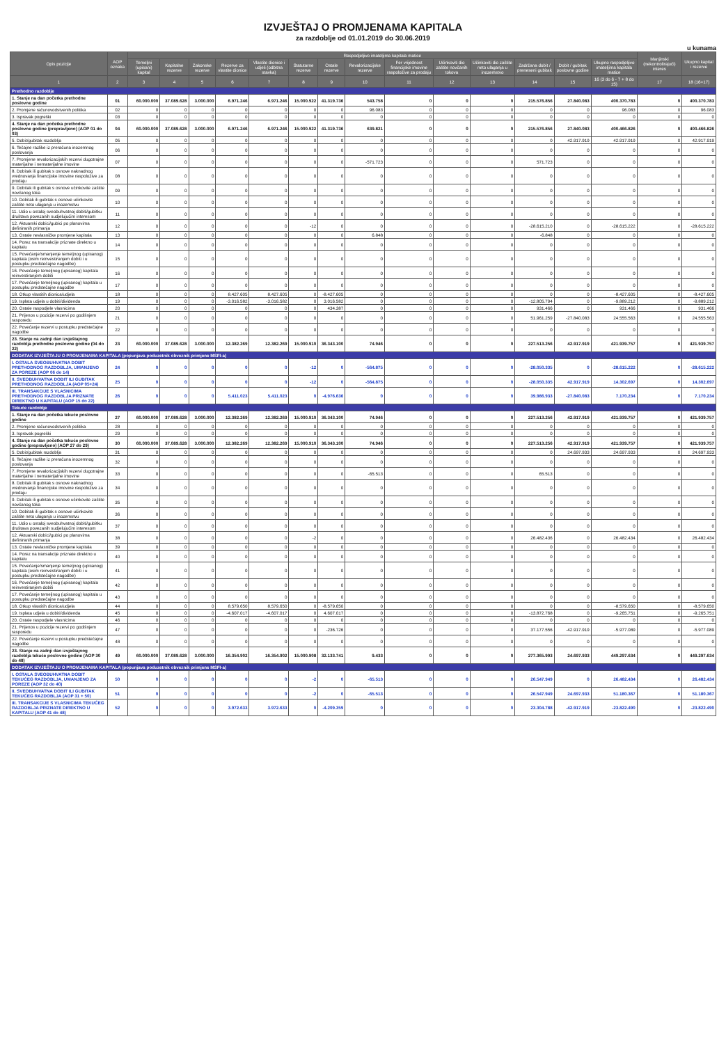IZVJEŠTAJ O PROMJENAMA KAPITALA
za razdoblje od 01.01.2019 do 30.06.2019
u kunama
| Opis pozicije | AOP oznaka | Raspodjeljivo imateljima kapitala matice | | | | | | | | | | | | | | Manjinski (nekontrolirajući) interes | Ukupno kapital i rezerve |
| --- | --- | --- | --- | --- | --- | --- | --- | --- | --- | --- | --- | --- | --- | --- | --- | --- | --- |
| | | Temeljni (upisani) kapital | Kapitalne rezerve | Zakonske rezerve | Rezerve za vlastite dionice | Vlastite dionice i udjeli (odbitna stavka) | Statutarne rezerve | Ostale rezerve | Revalorizacijske rezerve | Fer vrijednost financijske imovine raspoložive za prodaju | Učinkoviti dio zaštite novčanih tokova | Učinkoviti dio zaštite neto ulaganja u inozemstvo | Zadržana dobit / preneseni gubitak | Dobit / gubitak poslovne godine | Ukupno raspodjeljivo imateljima kapitala matice | | |
| 1 | 2 | 3 | 4 | 5 | 6 | 7 | 8 | 9 | 10 | 11 | 12 | 13 | 14 | 15 | 16 (3 do 6 - 7 + 8 do 15) | 17 | 18 (16+17) |
| Prethodno razdoblje | | | | | | | | | | | | | | | | | |
| 1. Stanje na dan početka prethodne poslovne godine | 01 | 60.000.000 | 37.089.628 | 3.000.000 | 6.971.246 | 6.971.246 | 15.000.922 | 41.319.736 | 543.758 | 0 | 0 | 0 | 215.576.856 | 27.840.083 | 400.370.783 | 0 | 400.370.783 |
| 2. Promjene računovodstvenih politika | 02 | 0 | 0 | 0 | 0 | 0 | 0 | 0 | 96.083 | 0 | 0 | 0 | 0 | 0 | 96.083 | 0 | 96.083 |
| 3. Ispravak pogreški | 03 | 0 | 0 | 0 | 0 | 0 | 0 | 0 | 0 | 0 | 0 | 0 | 0 | 0 | 0 | 0 | 0 |
| 4. Stanje na dan početka prethodne poslovne godine (prepravljeno) (AOP 01 do 03) | 04 | 60.000.000 | 37.089.628 | 3.000.000 | 6.971.246 | 6.971.246 | 15.000.922 | 41.319.736 | 639.821 | 0 | 0 | 0 | 215.576.856 | 27.840.083 | 400.466.826 | 0 | 400.466.826 |
| 5. Dobit/gubitak razdoblja | 05 | 0 | 0 | 0 | 0 | 0 | 0 | 0 | 0 | 0 | 0 | 0 | 0 | 42.917.919 | 42.917.919 | 0 | 42.917.919 |
| 6. Tečajne razlike iz preračuna inozemnog poslovanja | 06 | 0 | 0 | 0 | 0 | 0 | 0 | 0 | 0 | 0 | 0 | 0 | 0 | 0 | 0 | 0 | 0 |
| 7. Promjene revalorizacijskih rezervi dugotrajne materijalne i nematerijalne imovine | 07 | 0 | 0 | 0 | 0 | 0 | 0 | 0 | -571.723 | 0 | 0 | 0 | 571.723 | 0 | 0 | 0 | 0 |
| 8. Dobitak ili gubitak s osnove naknadnog vrednovanja financijske imovine raspoložive za prodaju | 08 | 0 | 0 | 0 | 0 | 0 | 0 | 0 | 0 | 0 | 0 | 0 | 0 | 0 | 0 | 0 | 0 |
| 9. Dobitak ili gubitak s osnove učinkovite zaštite novčanog toka | 09 | 0 | 0 | 0 | 0 | 0 | 0 | 0 | 0 | 0 | 0 | 0 | 0 | 0 | 0 | 0 | 0 |
| 10. Dobitak ili gubitak s osnove učinkovite zaštite neto ulaganja u inozemstvu | 10 | 0 | 0 | 0 | 0 | 0 | 0 | 0 | 0 | 0 | 0 | 0 | 0 | 0 | 0 | 0 | 0 |
| 11. Udio u ostaloj sveobuhvatnoj dobiti/gubitku društava povezanih sudjelujućim interesom | 11 | 0 | 0 | 0 | 0 | 0 | 0 | 0 | 0 | 0 | 0 | 0 | 0 | 0 | 0 | 0 | 0 |
| 12. Aktuarski dobici/gubici po planovima definiranih primanja | 12 | 0 | 0 | 0 | 0 | 0 | -12 | 0 | 0 | 0 | 0 | 0 | -28.615.210 | 0 | -28.615.222 | 0 | -28.615.222 |
| 13. Ostale nevlasničke promjene kapitala | 13 | 0 | 0 | 0 | 0 | 0 | 0 | 0 | 6.848 | 0 | 0 | 0 | -6.848 | 0 | 0 | 0 | 0 |
| 14. Porez na transakcije priznate direktno u kapitalu | 14 | 0 | 0 | 0 | 0 | 0 | 0 | 0 | 0 | 0 | 0 | 0 | 0 | 0 | 0 | 0 | 0 |
| 15. Povećanje/smanjenje temeljnog (upisanog) kapitala (osim reinvestiranjem dobiti i u postupku predstečajne nagodbe) | 15 | 0 | 0 | 0 | 0 | 0 | 0 | 0 | 0 | 0 | 0 | 0 | 0 | 0 | 0 | 0 | 0 |
| 16. Povećanje temeljnog (upisanog) kapitala reinvestiranjem dobiti | 16 | 0 | 0 | 0 | 0 | 0 | 0 | 0 | 0 | 0 | 0 | 0 | 0 | 0 | 0 | 0 | 0 |
| 17. Povećanje temeljnog (upisanog) kapitala u postupku predstečajne nagodbe | 17 | 0 | 0 | 0 | 0 | 0 | 0 | 0 | 0 | 0 | 0 | 0 | 0 | 0 | 0 | 0 | 0 |
| 18. Otkup vlastitih dionica/udjela | 18 | 0 | 0 | 0 | 8.427.605 | 8.427.605 | 0 | -8.427.605 | 0 | 0 | 0 | 0 | 0 | 0 | -8.427.605 | 0 | -8.427.605 |
| 19. Isplata udjela u dobiti/dividenda | 19 | 0 | 0 | 0 | -3.016.582 | -3.016.582 | 0 | 3.016.582 | 0 | 0 | 0 | 0 | -12.805.794 | 0 | -9.889.212 | 0 | -9.889.212 |
| 20. Ostale raspodjele vlasnicima | 20 | 0 | 0 | 0 | 0 | 0 | 0 | 434.387 | 0 | 0 | 0 | 0 | 931.466 | 0 | 931.466 | 0 | 931.466 |
| 21. Prijenos u pozicije rezervi po godišnjem rasporedu | 21 | 0 | 0 | 0 | 0 | 0 | 0 | 0 | 0 | 0 | 0 | 0 | 51.961.259 | -27.840.083 | 24.555.563 | 0 | 24.555.563 |
| 22. Povećanje rezervi u postupku predstečajne nagodbe | 22 | 0 | 0 | 0 | 0 | 0 | 0 | 0 | 0 | 0 | 0 | 0 | 0 | 0 | 0 | 0 | 0 |
| 23. Stanje na zadnji dan izvještajnog razdoblja prethodne poslovne godine (04 do 22) | 23 | 60.000.000 | 37.089.628 | 3.000.000 | 12.382.269 | 12.382.269 | 15.000.910 | 36.343.100 | 74.946 | 0 | 0 | 0 | 227.513.256 | 42.917.919 | 421.939.757 | 0 | 421.939.757 |
| DODATAK IZVJEŠTAJU O PROMJENAMA KAPITALA (popunjava poduzetnik obveznik primjene MSFI-a) | | | | | | | | | | | | | | | | | |
| I. OSTALA SVEOBUHVATNA DOBIT PRETHODNOG RAZDOBLJA, UMANJENO ZA POREZE (AOP 06 do 14) | 24 | 0 | 0 | 0 | 0 | 0 | -12 | 0 | -564.875 | 0 | 0 | 0 | -28.050.335 | 0 | -28.615.222 | 0 | -28.615.222 |
| II. SVEOBUHVATNA DOBIT ILI GUBITAK PRETHODNOG RAZDOBLJA (AOP 05+24) | 25 | 0 | 0 | 0 | 0 | 0 | -12 | 0 | -564.875 | 0 | 0 | 0 | -28.050.335 | 42.917.919 | 14.302.697 | 0 | 14.302.697 |
| III. TRANSAKCIJE S VLASNICIMA PRETHODNOG RAZDOBLJA PRIZNATE DIREKTNO U KAPITALU (AOP 15 do 22) | 26 | 0 | 0 | 0 | 5.411.023 | 5.411.023 | 0 | -4.976.636 | 0 | 0 | 0 | 0 | 39.986.933 | -27.840.083 | 7.170.234 | 0 | 7.170.234 |
| Tekuće razdoblje | | | | | | | | | | | | | | | | | |
| 1. Stanje na dan početka tekuće poslovne godine | 27 | 60.000.000 | 37.089.628 | 3.000.000 | 12.382.269 | 12.382.269 | 15.000.910 | 36.343.100 | 74.946 | 0 | 0 | 0 | 227.513.256 | 42.917.919 | 421.939.757 | 0 | 421.939.757 |
| 2. Promjene računovodstvenih politika | 28 | 0 | 0 | 0 | 0 | 0 | 0 | 0 | 0 | 0 | 0 | 0 | 0 | 0 | 0 | 0 | 0 |
| 3. Ispravak pogreški | 29 | 0 | 0 | 0 | 0 | 0 | 0 | 0 | 0 | 0 | 0 | 0 | 0 | 0 | 0 | 0 | 0 |
| 4. Stanje na dan početka tekuće poslovne godine (prepravljeno) (AOP 27 do 29) | 30 | 60.000.000 | 37.089.628 | 3.000.000 | 12.382.269 | 12.382.269 | 15.000.910 | 36.343.100 | 74.946 | 0 | 0 | 0 | 227.513.256 | 42.917.919 | 421.939.757 | 0 | 421.939.757 |
| 5. Dobit/gubitak razdoblja | 31 | 0 | 0 | 0 | 0 | 0 | 0 | 0 | 0 | 0 | 0 | 0 | 0 | 24.697.933 | 24.697.933 | 0 | 24.697.933 |
| 6. Tečajne razlike iz preračuna inozemnog poslovanja | 32 | 0 | 0 | 0 | 0 | 0 | 0 | 0 | 0 | 0 | 0 | 0 | 0 | 0 | 0 | 0 | 0 |
| 7. Promjene revalorizacijskih rezervi dugotrajne materijalne i nematerijalne imovine | 33 | 0 | 0 | 0 | 0 | 0 | 0 | 0 | -65.513 | 0 | 0 | 0 | 65.513 | 0 | 0 | 0 | 0 |
| 8. Dobitak ili gubitak s osnove naknadnog vrednovanja financijske imovine raspoložive za prodaju | 34 | 0 | 0 | 0 | 0 | 0 | 0 | 0 | 0 | 0 | 0 | 0 | 0 | 0 | 0 | 0 | 0 |
| 9. Dobitak ili gubitak s osnove učinkovite zaštite novčanog toka | 35 | 0 | 0 | 0 | 0 | 0 | 0 | 0 | 0 | 0 | 0 | 0 | 0 | 0 | 0 | 0 | 0 |
| 10. Dobitak ili gubitak s osnove učinkovite zaštite neto ulaganja u inozemstvu | 36 | 0 | 0 | 0 | 0 | 0 | 0 | 0 | 0 | 0 | 0 | 0 | 0 | 0 | 0 | 0 | 0 |
| 11. Udio u ostaloj sveobuhvatnoj dobiti/gubitku društava povezanih sudjelujućim interesom | 37 | 0 | 0 | 0 | 0 | 0 | 0 | 0 | 0 | 0 | 0 | 0 | 0 | 0 | 0 | 0 | 0 |
| 12. Aktuarski dobici/gubici po planovima definiranih primanja | 38 | 0 | 0 | 0 | 0 | 0 | -2 | 0 | 0 | 0 | 0 | 0 | 26.482.436 | 0 | 26.482.434 | 0 | 26.482.434 |
| 13. Ostale nevlasničke promjene kapitala | 39 | 0 | 0 | 0 | 0 | 0 | 0 | 0 | 0 | 0 | 0 | 0 | 0 | 0 | 0 | 0 | 0 |
| 14. Porez na transakcije priznate direktno u kapitalu | 40 | 0 | 0 | 0 | 0 | 0 | 0 | 0 | 0 | 0 | 0 | 0 | 0 | 0 | 0 | 0 | 0 |
| 15. Povećanje/smanjenje temeljnog (upisanog) kapitala (osim reinvestiranjem dobiti i u postupku predstečajne nagodbe) | 41 | 0 | 0 | 0 | 0 | 0 | 0 | 0 | 0 | 0 | 0 | 0 | 0 | 0 | 0 | 0 | 0 |
| 16. Povećanje temeljnog (upisanog) kapitala reinvestiranjem dobiti | 42 | 0 | 0 | 0 | 0 | 0 | 0 | 0 | 0 | 0 | 0 | 0 | 0 | 0 | 0 | 0 | 0 |
| 17. Povećanje temeljnog (upisanog) kapitala u postupku predstečajne nagodbe | 43 | 0 | 0 | 0 | 0 | 0 | 0 | 0 | 0 | 0 | 0 | 0 | 0 | 0 | 0 | 0 | 0 |
| 18. Otkup vlastitih dionica/udjela | 44 | 0 | 0 | 0 | 8.579.650 | 8.579.650 | 0 | -8.579.650 | 0 | 0 | 0 | 0 | 0 | 0 | -8.579.650 | 0 | -8.579.650 |
| 19. Isplata udjela u dobiti/dividenda | 45 | 0 | 0 | 0 | -4.607.017 | -4.607.017 | 0 | 4.607.017 | 0 | 0 | 0 | 0 | -13.872.768 | 0 | -9.265.751 | 0 | -9.265.751 |
| 20. Ostale raspodjele vlasnicima | 46 | 0 | 0 | 0 | 0 | 0 | 0 | 0 | 0 | 0 | 0 | 0 | 0 | 0 | 0 | 0 | 0 |
| 21. Prijenos u pozicije rezervi po godišnjem rasporedu | 47 | 0 | 0 | 0 | 0 | 0 | 0 | -236.726 | 0 | 0 | 0 | 0 | 37.177.556 | -42.917.919 | -5.977.089 | 0 | -5.977.089 |
| 22. Povećanje rezervi u postupku predstečajne nagodbe | 48 | 0 | 0 | 0 | 0 | 0 | 0 | 0 | 0 | 0 | 0 | 0 | 0 | 0 | 0 | 0 | 0 |
| 23. Stanje na zadnji dan izvještajnog razdoblja tekuće poslovne godine (AOP 30 do 48) | 49 | 60.000.000 | 37.089.628 | 3.000.000 | 16.354.902 | 16.354.902 | 15.000.908 | 32.133.741 | 9.433 | 0 | 0 | 0 | 277.365.993 | 24.697.933 | 449.297.634 | 0 | 449.297.634 |
| DODATAK IZVJEŠTAJU O PROMJENAMA KAPITALA (popunjava poduzetnik obveznik primjene MSFI-a) | | | | | | | | | | | | | | | | | |
| I. OSTALA SVEOBUHVATNA DOBIT TEKUĆEG RAZDOBLJA, UMANJENO ZA POREZE (AOP 32 do 40) | 50 | 0 | 0 | 0 | 0 | 0 | -2 | 0 | -65.513 | 0 | 0 | 0 | 26.547.949 | 0 | 26.482.434 | 0 | 26.482.434 |
| II. SVEOBUHVATNA DOBIT ILI GUBITAK TEKUĆEG RAZDOBLJA (AOP 31 + 50) | 51 | 0 | 0 | 0 | 0 | 0 | -2 | 0 | -65.513 | 0 | 0 | 0 | 26.547.949 | 24.697.933 | 51.180.367 | 0 | 51.180.367 |
| III. TRANSAKCIJE S VLASNICIMA TEKUĆEG RAZDOBLJA PRIZNATE DIREKTNO U KAPITALU (AOP 41 do 48) | 52 | 0 | 0 | 0 | 3.972.633 | 3.972.633 | 0 | -4.209.359 | 0 | 0 | 0 | 0 | 23.304.788 | -42.917.919 | -23.822.490 | 0 | -23.822.490 |